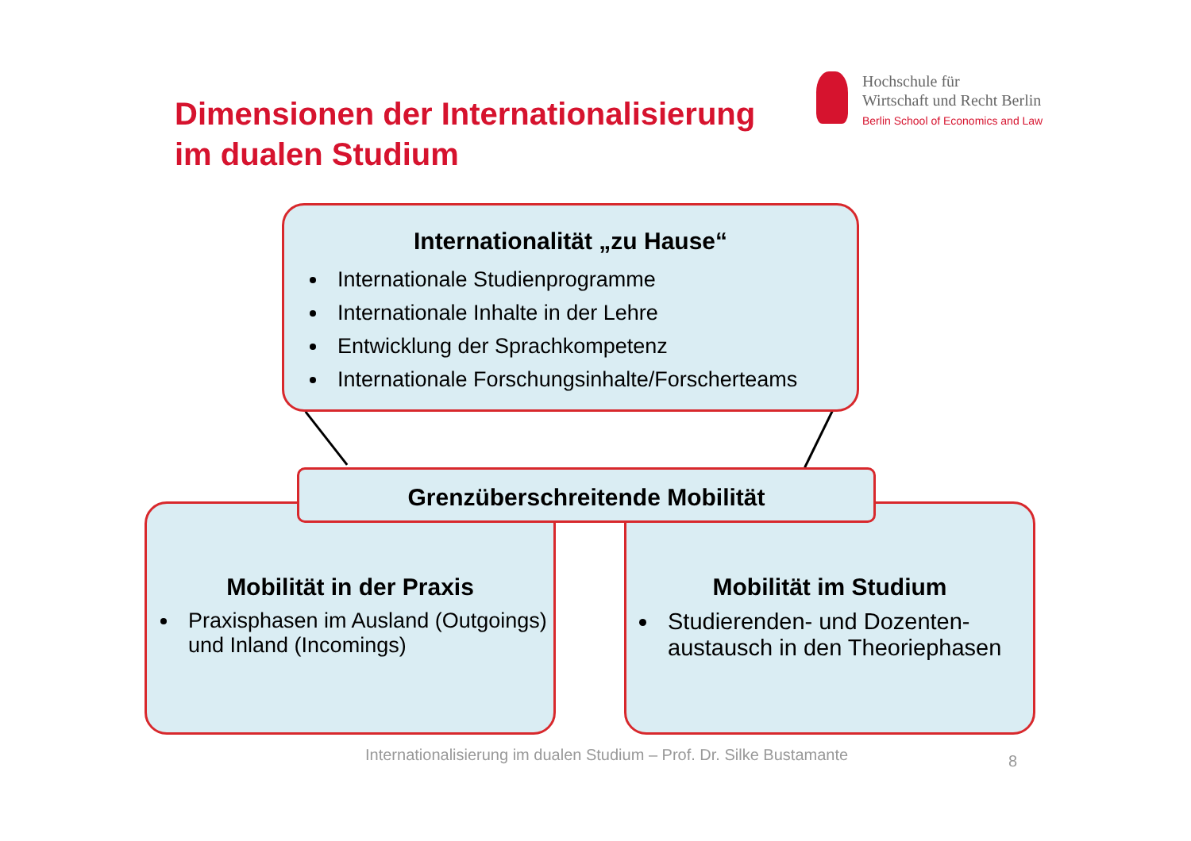Dimensionen der Internationalisierung
im dualen Studium
Hochschule für
Wirtschaft und Recht Berlin
Berlin School of Economics and Law
Internationalität „zu Hause“
Internationale Studienprogramme
Internationale Inhalte in der Lehre
Entwicklung der Sprachkompetenz
Internationale Forschungsinhalte/Forscherteams
Mobilität in der Praxis
Praxisphasen im Ausland (Outgoings) und Inland (Incomings)
Mobilität im Studium
Studierenden- und Dozenten-austausch in den Theoriephasen
Grenzüberschreitende Mobilität
Internationalisierung im dualen Studium – Prof. Dr. Silke Bustamante
8